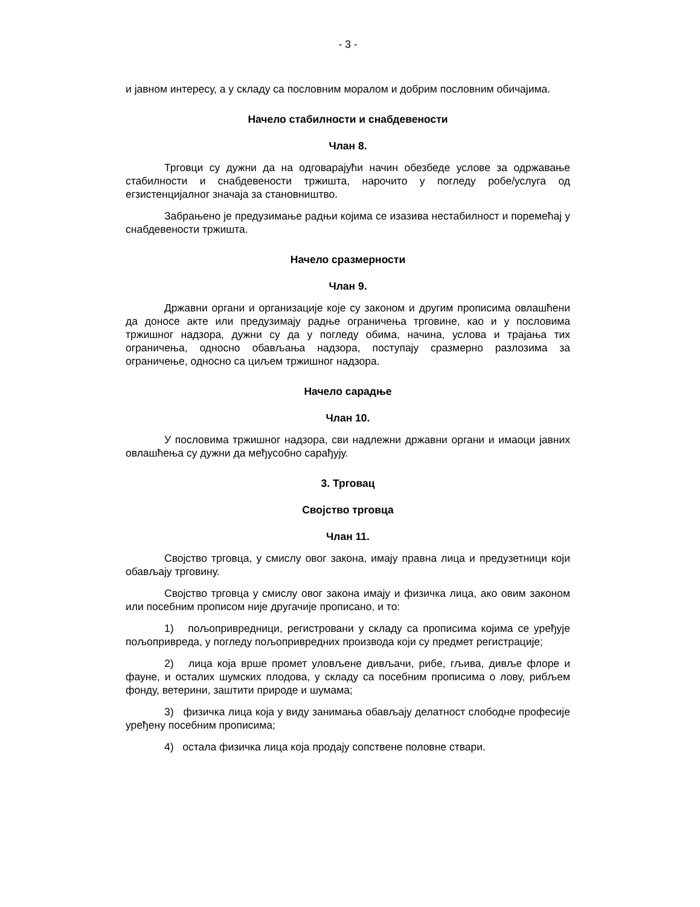- 3 -
и јавном интересу, а у складу са пословним моралом и добрим пословним обичајима.
Начело стабилности и снабдевености
Члан 8.
Трговци су дужни да на одговарајући начин обезбеде услове за одржавање стабилности и снабдевености тржишта, нарочито у погледу робе/услуга од егзистенцијалног значаја за становништво.
Забрањено је предузимање радњи којима се изазива нестабилност и поремећај у снабдевености тржишта.
Начело сразмерности
Члан 9.
Државни органи и организације које су законом и другим прописима овлашћени да доносе акте или предузимају радње ограничења трговине, као и у пословима тржишног надзора, дужни су да у погледу обима, начина, услова и трајања тих ограничења, односно обављања надзора, поступају сразмерно разлозима за ограничење, односно са циљем тржишног надзора.
Начело сарадње
Члан 10.
У пословима тржишног надзора, сви надлежни државни органи и имаоци јавних овлашћења су дужни да међусобно сарађују.
3. Трговац
Својство трговца
Члан 11.
Својство трговца, у смислу овог закона, имају правна лица и предузетници који обављају трговину.
Својство трговца у смислу овог закона имају и физичка лица, ако овим законом или посебним прописом није другачије прописано, и то:
1) пољопривредници, регистровани у складу са прописима којима се уређује пољопривреда, у погледу пољопривредних производа који су предмет регистрације;
2) лица која врше промет уловљене дивљачи, рибе, гљива, дивље флоре и фауне, и осталих шумских плодова, у складу са посебним прописима о лову, рибљем фонду, ветерини, заштити природе и шумама;
3) физичка лица која у виду занимања обављају делатност слободне професије уређену посебним прописима;
4) остала физичка лица која продају сопствене половне ствари.